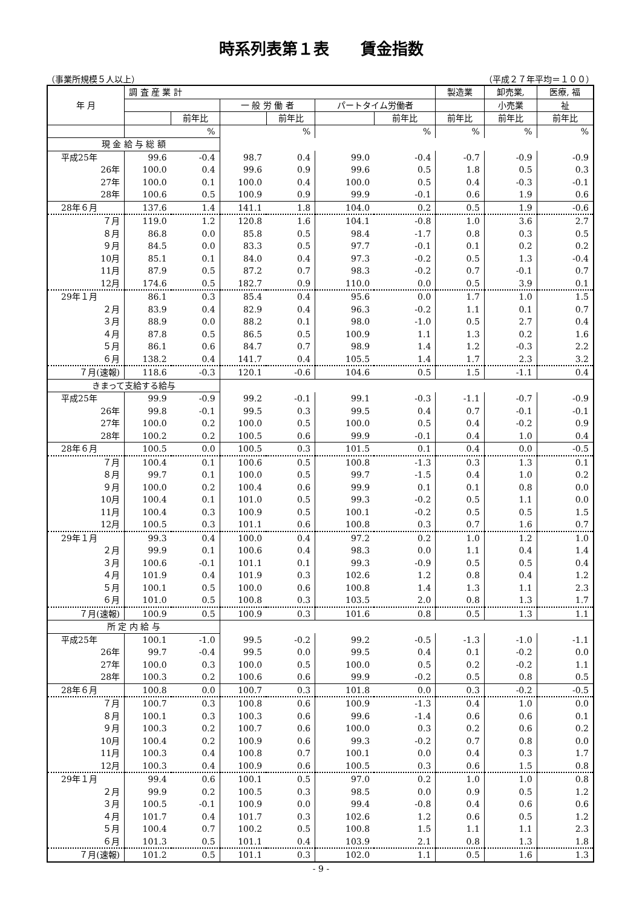時系列表第１表　　賃金指数
（事業所規模５人以上） （平成２７年平均＝１００）
| 年 月 | 調 査 産 業 計 | | | | | | 製造業 | 卸売業, | 医療, 福 |
| --- | --- | --- | --- | --- | --- | --- | --- | --- | --- |
| | | | 一 般 労 働 者 | | パートタイム労働者 | | | 小売業 | 祉 |
| | | 前年比 | | 前年比 | | 前年比 | 前年比 | 前年比 | 前年比 |
| | | % | | % | | % | % | % | % |
| 現 金 給 与 総 額 | | | | | | | | | |
| 平成25年 | 99.6 | -0.4 | 98.7 | 0.4 | 99.0 | -0.4 | -0.7 | -0.9 | -0.9 |
| 26年 | 100.0 | 0.4 | 99.6 | 0.9 | 99.6 | 0.5 | 1.8 | 0.5 | 0.3 |
| 27年 | 100.0 | 0.1 | 100.0 | 0.4 | 100.0 | 0.5 | 0.4 | -0.3 | -0.1 |
| 28年 | 100.6 | 0.5 | 100.9 | 0.9 | 99.9 | -0.1 | 0.6 | 1.9 | 0.6 |
| 28年６月 | 137.6 | 1.4 | 141.1 | 1.8 | 104.0 | 0.2 | 0.5 | 1.9 | -0.6 |
| ７月 | 119.0 | 1.2 | 120.8 | 1.6 | 104.1 | -0.8 | 1.0 | 3.6 | 2.7 |
| ８月 | 86.8 | 0.0 | 85.8 | 0.5 | 98.4 | -1.7 | 0.8 | 0.3 | 0.5 |
| ９月 | 84.5 | 0.0 | 83.3 | 0.5 | 97.7 | -0.1 | 0.1 | 0.2 | 0.2 |
| 10月 | 85.1 | 0.1 | 84.0 | 0.4 | 97.3 | -0.2 | 0.5 | 1.3 | -0.4 |
| 11月 | 87.9 | 0.5 | 87.2 | 0.7 | 98.3 | -0.2 | 0.7 | -0.1 | 0.7 |
| 12月 | 174.6 | 0.5 | 182.7 | 0.9 | 110.0 | 0.0 | 0.5 | 3.9 | 0.1 |
| 29年１月 | 86.1 | 0.3 | 85.4 | 0.4 | 95.6 | 0.0 | 1.7 | 1.0 | 1.5 |
| ２月 | 83.9 | 0.4 | 82.9 | 0.4 | 96.3 | -0.2 | 1.1 | 0.1 | 0.7 |
| ３月 | 88.9 | 0.0 | 88.2 | 0.1 | 98.0 | -1.0 | 0.5 | 2.7 | 0.4 |
| ４月 | 87.8 | 0.5 | 86.5 | 0.5 | 100.9 | 1.1 | 1.3 | 0.2 | 1.6 |
| ５月 | 86.1 | 0.6 | 84.7 | 0.7 | 98.9 | 1.4 | 1.2 | -0.3 | 2.2 |
| ６月 | 138.2 | 0.4 | 141.7 | 0.4 | 105.5 | 1.4 | 1.7 | 2.3 | 3.2 |
| ７月(速報) | 118.6 | -0.3 | 120.1 | -0.6 | 104.6 | 0.5 | 1.5 | -1.1 | 0.4 |
| きまって支給する給与 | | | | | | | | | |
| 平成25年 | 99.9 | -0.9 | 99.2 | -0.1 | 99.1 | -0.3 | -1.1 | -0.7 | -0.9 |
| 26年 | 99.8 | -0.1 | 99.5 | 0.3 | 99.5 | 0.4 | 0.7 | -0.1 | -0.1 |
| 27年 | 100.0 | 0.2 | 100.0 | 0.5 | 100.0 | 0.5 | 0.4 | -0.2 | 0.9 |
| 28年 | 100.2 | 0.2 | 100.5 | 0.6 | 99.9 | -0.1 | 0.4 | 1.0 | 0.4 |
| 28年６月 | 100.5 | 0.0 | 100.5 | 0.3 | 101.5 | 0.1 | 0.4 | 0.0 | -0.5 |
| ７月 | 100.4 | 0.1 | 100.6 | 0.5 | 100.8 | -1.3 | 0.3 | 1.3 | 0.1 |
| ８月 | 99.7 | 0.1 | 100.0 | 0.5 | 99.7 | -1.5 | 0.4 | 1.0 | 0.2 |
| ９月 | 100.0 | 0.2 | 100.4 | 0.6 | 99.9 | 0.1 | 0.1 | 0.8 | 0.0 |
| 10月 | 100.4 | 0.1 | 101.0 | 0.5 | 99.3 | -0.2 | 0.5 | 1.1 | 0.0 |
| 11月 | 100.4 | 0.3 | 100.9 | 0.5 | 100.1 | -0.2 | 0.5 | 0.5 | 1.5 |
| 12月 | 100.5 | 0.3 | 101.1 | 0.6 | 100.8 | 0.3 | 0.7 | 1.6 | 0.7 |
| 29年１月 | 99.3 | 0.4 | 100.0 | 0.4 | 97.2 | 0.2 | 1.0 | 1.2 | 1.0 |
| ２月 | 99.9 | 0.1 | 100.6 | 0.4 | 98.3 | 0.0 | 1.1 | 0.4 | 1.4 |
| ３月 | 100.6 | -0.1 | 101.1 | 0.1 | 99.3 | -0.9 | 0.5 | 0.5 | 0.4 |
| ４月 | 101.9 | 0.4 | 101.9 | 0.3 | 102.6 | 1.2 | 0.8 | 0.4 | 1.2 |
| ５月 | 100.1 | 0.5 | 100.0 | 0.6 | 100.8 | 1.4 | 1.3 | 1.1 | 2.3 |
| ６月 | 101.0 | 0.5 | 100.8 | 0.3 | 103.5 | 2.0 | 0.8 | 1.3 | 1.7 |
| ７月(速報) | 100.9 | 0.5 | 100.9 | 0.3 | 101.6 | 0.8 | 0.5 | 1.3 | 1.1 |
| 所 定 内 給 与 | | | | | | | | | |
| 平成25年 | 100.1 | -1.0 | 99.5 | -0.2 | 99.2 | -0.5 | -1.3 | -1.0 | -1.1 |
| 26年 | 99.7 | -0.4 | 99.5 | 0.0 | 99.5 | 0.4 | 0.1 | -0.2 | 0.0 |
| 27年 | 100.0 | 0.3 | 100.0 | 0.5 | 100.0 | 0.5 | 0.2 | -0.2 | 1.1 |
| 28年 | 100.3 | 0.2 | 100.6 | 0.6 | 99.9 | -0.2 | 0.5 | 0.8 | 0.5 |
| 28年６月 | 100.8 | 0.0 | 100.7 | 0.3 | 101.8 | 0.0 | 0.3 | -0.2 | -0.5 |
| ７月 | 100.7 | 0.3 | 100.8 | 0.6 | 100.9 | -1.3 | 0.4 | 1.0 | 0.0 |
| ８月 | 100.1 | 0.3 | 100.3 | 0.6 | 99.6 | -1.4 | 0.6 | 0.6 | 0.1 |
| ９月 | 100.3 | 0.2 | 100.7 | 0.6 | 100.0 | 0.3 | 0.2 | 0.6 | 0.2 |
| 10月 | 100.4 | 0.2 | 100.9 | 0.6 | 99.3 | -0.2 | 0.7 | 0.8 | 0.0 |
| 11月 | 100.3 | 0.4 | 100.8 | 0.7 | 100.1 | 0.0 | 0.4 | 0.3 | 1.7 |
| 12月 | 100.3 | 0.4 | 100.9 | 0.6 | 100.5 | 0.3 | 0.6 | 1.5 | 0.8 |
| 29年１月 | 99.4 | 0.6 | 100.1 | 0.5 | 97.0 | 0.2 | 1.0 | 1.0 | 0.8 |
| ２月 | 99.9 | 0.2 | 100.5 | 0.3 | 98.5 | 0.0 | 0.9 | 0.5 | 1.2 |
| ３月 | 100.5 | -0.1 | 100.9 | 0.0 | 99.4 | -0.8 | 0.4 | 0.6 | 0.6 |
| ４月 | 101.7 | 0.4 | 101.7 | 0.3 | 102.6 | 1.2 | 0.6 | 0.5 | 1.2 |
| ５月 | 100.4 | 0.7 | 100.2 | 0.5 | 100.8 | 1.5 | 1.1 | 1.1 | 2.3 |
| ６月 | 101.3 | 0.5 | 101.1 | 0.4 | 103.9 | 2.1 | 0.8 | 1.3 | 1.8 |
| ７月(速報) | 101.2 | 0.5 | 101.1 | 0.3 | 102.0 | 1.1 | 0.5 | 1.6 | 1.3 |
- 9 -